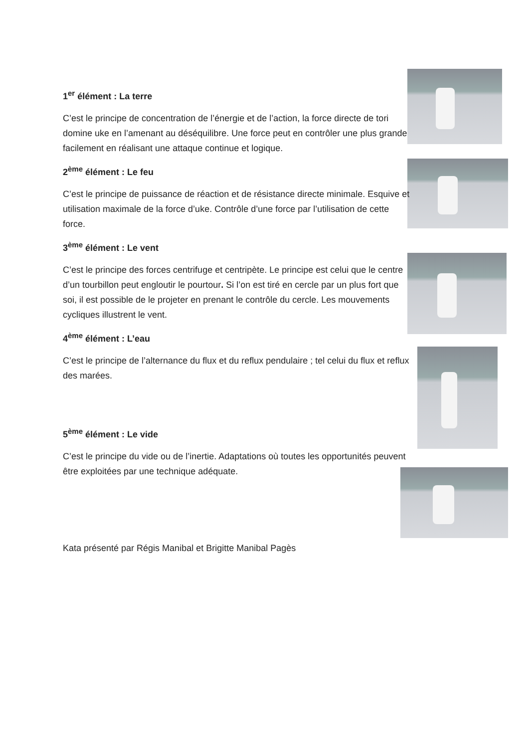1<sup>er</sup> élément : La terre
C’est le principe de concentration de l’énergie et de l’action, la force directe de tori domine uke en l’amenant au déséquilibre. Une force peut en contrôler une plus grande facilement en réalisant une attaque continue et logique.
2<sup>ème</sup> élément : Le feu
C’est le principe de puissance de réaction et de résistance directe minimale. Esquive et utilisation maximale de la force d’uke. Contrôle d’une force par l’utilisation de cette force.
3<sup>ème</sup> élément : Le vent
C’est le principe des forces centrifuge et centripète. Le principe est celui que le centre d’un tourbillon peut engloutir le pourtour. Si l’on est tiré en cercle par un plus fort que soi, il est possible de le projeter en prenant le contrôle du cercle. Les mouvements cycliques illustrent le vent.
4<sup>ème</sup> élément : L’eau
C’est le principe de l’alternance du flux et du reflux pendulaire ; tel celui du flux et reflux des marées.
5<sup>ème</sup> élément : Le vide
C’est le principe du vide ou de l’inertie. Adaptations où toutes les opportunités peuvent être exploitées par une technique adéquate.
Kata présenté par Régis Manibal et Brigitte Manibal Pagès